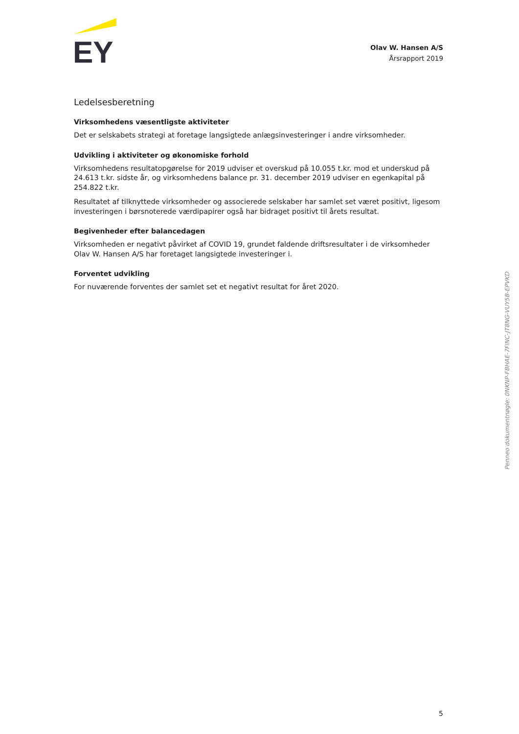EY
Olav W. Hansen A/S
Årsrapport 2019
Ledelsesberetning
Virksomhedens væsentligste aktiviteter
Det er selskabets strategi at foretage langsigtede anlægsinvesteringer i andre virksomheder.
Udvikling i aktiviteter og økonomiske forhold
Virksomhedens resultatopgørelse for 2019 udviser et overskud på 10.055 t.kr. mod et underskud på 24.613 t.kr. sidste år, og virksomhedens balance pr. 31. december 2019 udviser en egenkapital på 254.822 t.kr.
Resultatet af tilknyttede virksomheder og associerede selskaber har samlet set været positivt, ligesom investeringen i børsnoterede værdipapirer også har bidraget positivt til årets resultat.
Begivenheder efter balancedagen
Virksomheden er negativt påvirket af COVID 19, grundet faldende driftsresultater i de virksomheder Olav W. Hansen A/S har foretaget langsigtede investeringer i.
Forventet udvikling
For nuværende forventes der samlet set et negativt resultat for året 2020.
Penneo dokumentnøgle: 0NKNP-FBHAE-7FINC-JT8NG-VUY5B-EPVKD
5